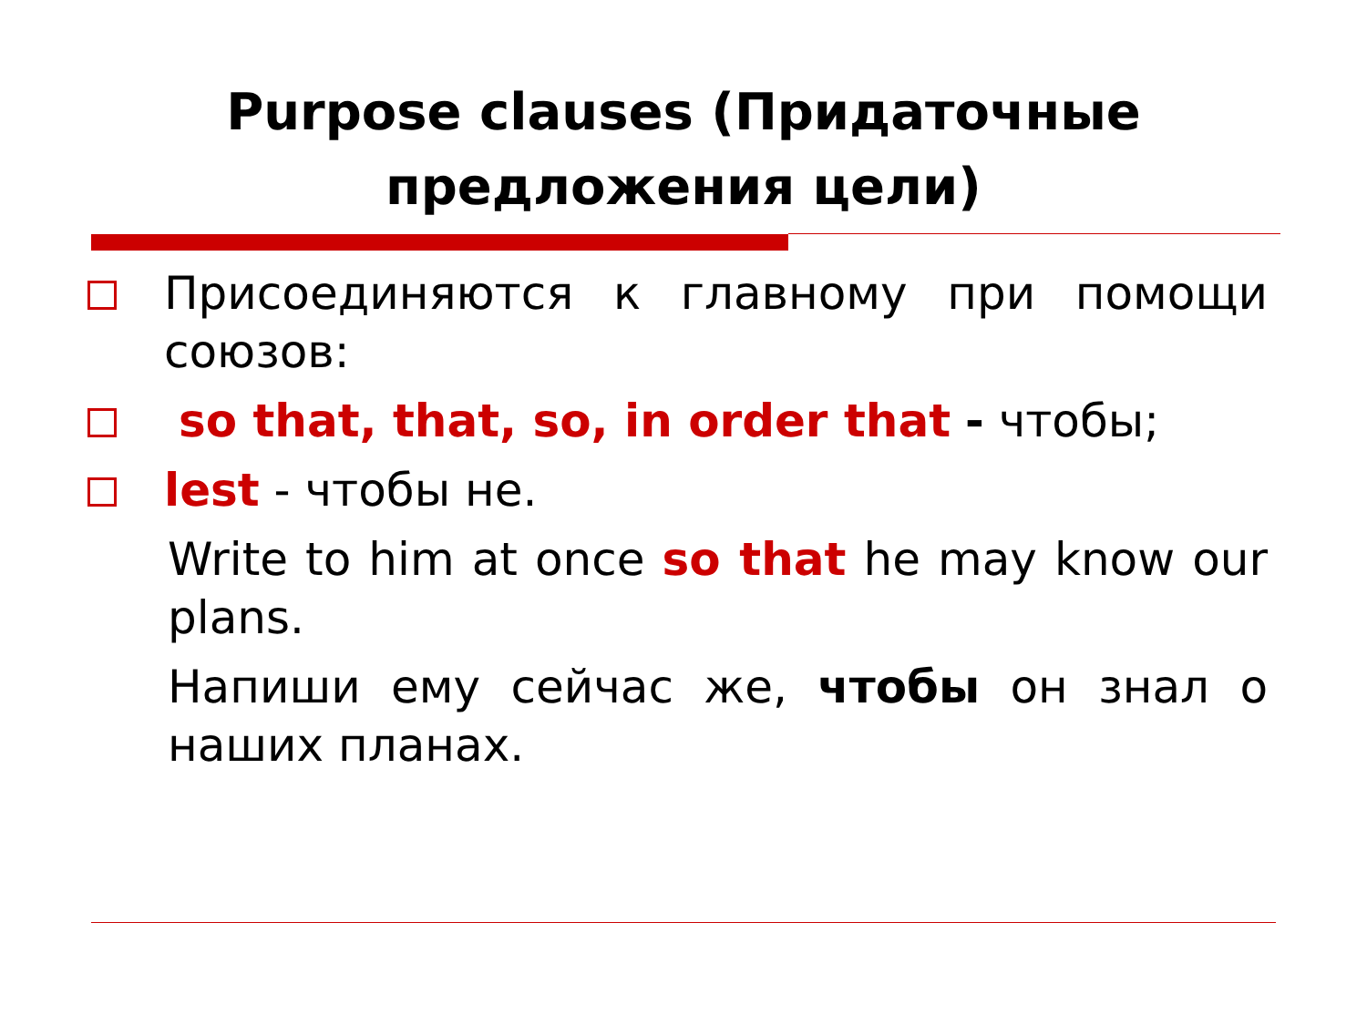Purpose clauses (Придаточные
предложения цели)
Присоединяются к главному при помощи союзов:
so that, that, so, in order that - чтобы;
lest - чтобы не.
Write to him at once so that he may know our plans.
Напиши ему сейчас же, чтобы он знал о наших планах.